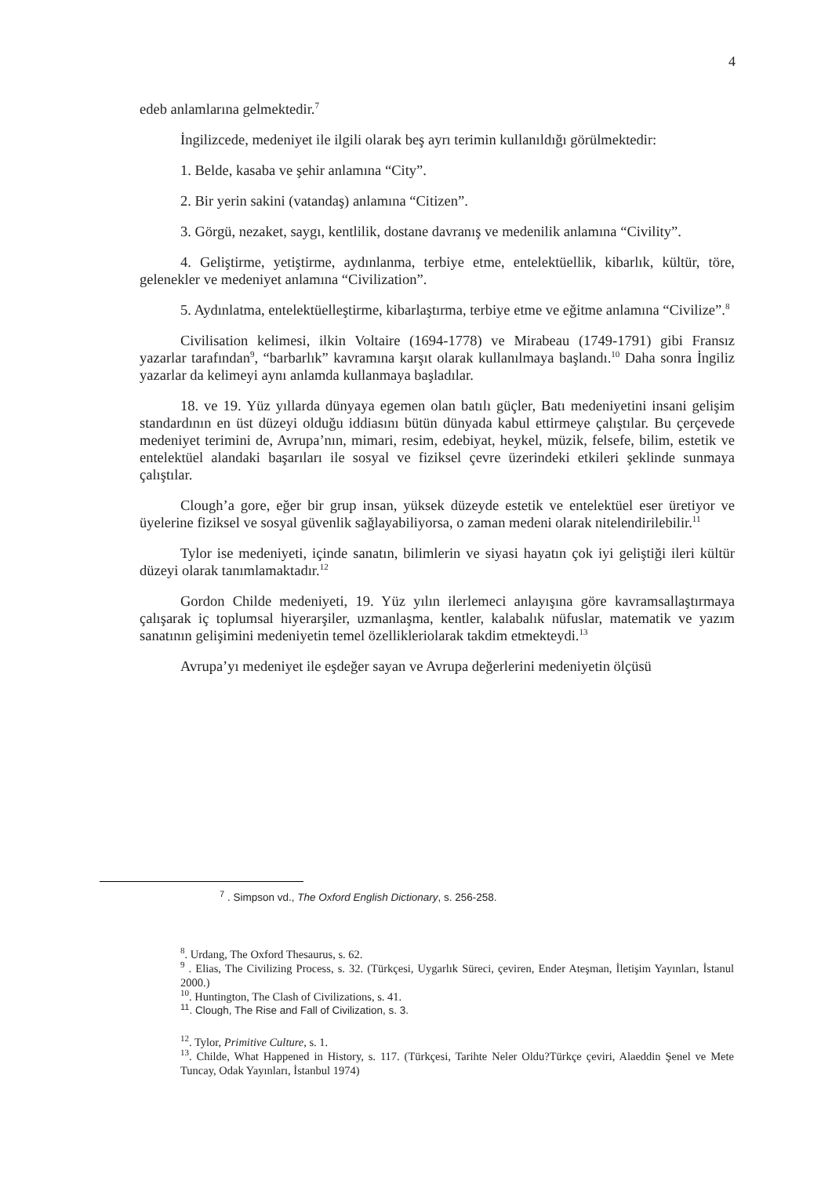4
edeb anlamlarına gelmektedir.<sup>7</sup>
İngilizcede, medeniyet ile ilgili olarak beş ayrı terimin kullanıldığı görülmektedir:
1. Belde, kasaba ve şehir anlamına “City”.
2. Bir yerin sakini (vatandaş) anlamına “Citizen”.
3. Görgü, nezaket, saygı, kentlilik, dostane davranış ve medenilik anlamına “Civility”.
4. Geliştirme, yetiştirme, aydınlanma, terbiye etme, entelektüellik, kibarlık, kültür, töre, gelenekler ve medeniyet anlamına “Civilization”.
5. Aydınlatma, entelektüelleştirme, kibarlaştırma, terbiye etme ve eğitme anlamına “Civilize”.<sup>8</sup>
Civilisation kelimesi, ilkin Voltaire (1694-1778) ve Mirabeau (1749-1791) gibi Fransız yazarlar tarafından<sup>9</sup>, “barbarlık” kavramına karşıt olarak kullanılmaya başlandı.<sup>10</sup> Daha sonra İngiliz yazarlar da kelimeyi aynı anlamda kullanmaya başladılar.
18. ve 19. Yüz yıllarda dünyaya egemen olan batılı güçler, Batı medeniyetini insani gelişim standardının en üst düzeyi olduğu iddiasını bütün dünyada kabul ettirmeye çalıştılar. Bu çerçevede medeniyet terimini de, Avrupa’nın, mimari, resim, edebiyat, heykel, müzik, felsefe, bilim, estetik ve entelektüel alandaki başarıları ile sosyal ve fiziksel çevre üzerindeki etkileri şeklinde sunmaya çalıştılar.
Clough’a gore, eğer bir grup insan, yüksek düzeyde estetik ve entelektüel eser üretiyor ve üyelerine fiziksel ve sosyal güvenlik sağlayabiliyorsa, o zaman medeni olarak nitelendirilebilir.<sup>11</sup>
Tylor ise medeniyeti, içinde sanatın, bilimlerin ve siyasi hayatın çok iyi geliştiği ileri kültür düzeyi olarak tanımlamaktadır.<sup>12</sup>
Gordon Childe medeniyeti, 19. Yüz yılın ilerlemeci anlayışına göre kavramsallaştırmaya çalışarak iç toplumsal hiyerarşiler, uzmanlaşma, kentler, kalabalık nüfuslar, matematik ve yazım sanatının gelişimini medeniyetin temel özellikleriolarak takdim etmekteydi.<sup>13</sup>
Avrupa’yı medeniyet ile eşdeğer sayan ve Avrupa değerlerini medeniyetin ölçüsü
<sup>7</sup> . Simpson vd., The Oxford English Dictionary, s. 256-258.
<sup>8</sup>. Urdang, The Oxford Thesaurus, s. 62.
<sup>9</sup> . Elias, The Civilizing Process, s. 32. (Türkçesi, Uygarlık Süreci, çeviren, Ender Ateşman, İletişim Yayınları, İstanul 2000.)
<sup>10</sup>. Huntington, The Clash of Civilizations, s. 41.
<sup>11</sup>. Clough, The Rise and Fall of Civilization, s. 3.
<sup>12</sup>. Tylor, Primitive Culture, s. 1.
<sup>13</sup>. Childe, What Happened in History, s. 117. (Türkçesi, Tarihte Neler Oldu?Türkçe çeviri, Alaeddin Şenel ve Mete Tuncay, Odak Yayınları, İstanbul 1974)